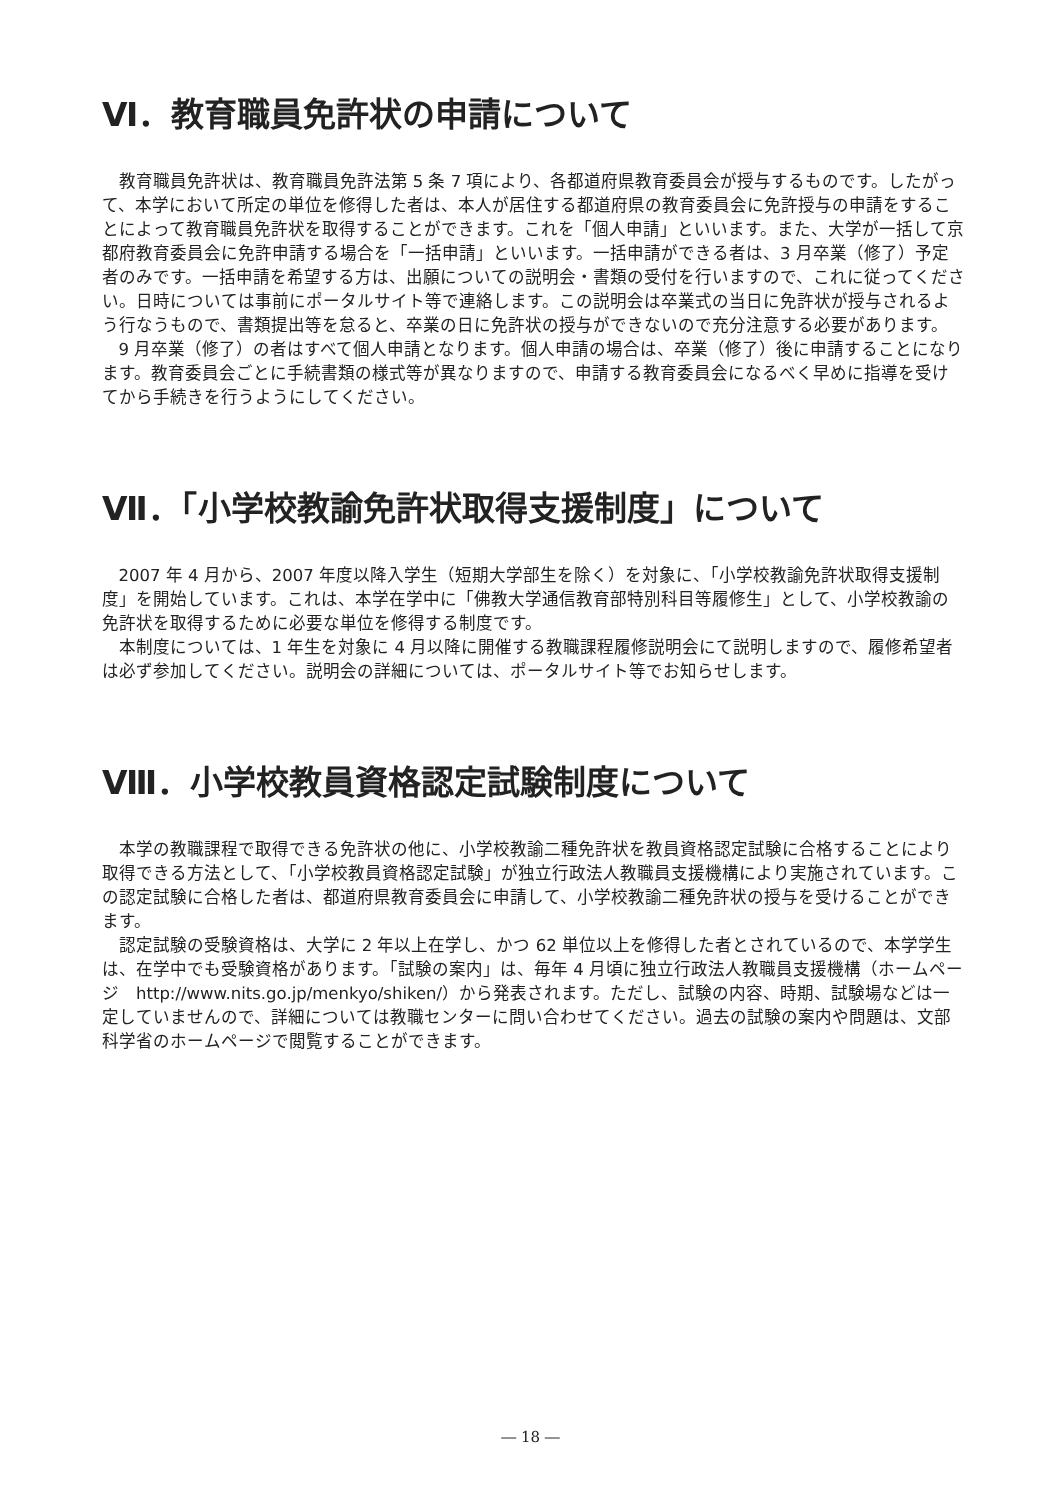Ⅵ．教育職員免許状の申請について
教育職員免許状は、教育職員免許法第 5 条 7 項により、各都道府県教育委員会が授与するものです。したがって、本学において所定の単位を修得した者は、本人が居住する都道府県の教育委員会に免許授与の申請をすることによって教育職員免許状を取得することができます。これを「個人申請」といいます。また、大学が一括して京都府教育委員会に免許申請する場合を「一括申請」といいます。一括申請ができる者は、3 月卒業（修了）予定者のみです。一括申請を希望する方は、出願についての説明会・書類の受付を行いますので、これに従ってください。日時については事前にポータルサイト等で連絡します。この説明会は卒業式の当日に免許状が授与されるよう行なうもので、書類提出等を怠ると、卒業の日に免許状の授与ができないので充分注意する必要があります。
9 月卒業（修了）の者はすべて個人申請となります。個人申請の場合は、卒業（修了）後に申請することになります。教育委員会ごとに手続書類の様式等が異なりますので、申請する教育委員会になるべく早めに指導を受けてから手続きを行うようにしてください。
Ⅶ．「小学校教諭免許状取得支援制度」について
2007 年 4 月から、2007 年度以降入学生（短期大学部生を除く）を対象に、「小学校教諭免許状取得支援制度」を開始しています。これは、本学在学中に「佛教大学通信教育部特別科目等履修生」として、小学校教諭の免許状を取得するために必要な単位を修得する制度です。
本制度については、1 年生を対象に 4 月以降に開催する教職課程履修説明会にて説明しますので、履修希望者は必ず参加してください。説明会の詳細については、ポータルサイト等でお知らせします。
Ⅷ．小学校教員資格認定試験制度について
本学の教職課程で取得できる免許状の他に、小学校教諭二種免許状を教員資格認定試験に合格することにより取得できる方法として、「小学校教員資格認定試験」が独立行政法人教職員支援機構により実施されています。この認定試験に合格した者は、都道府県教育委員会に申請して、小学校教諭二種免許状の授与を受けることができます。
認定試験の受験資格は、大学に 2 年以上在学し、かつ 62 単位以上を修得した者とされているので、本学学生は、在学中でも受験資格があります。「試験の案内」は、毎年 4 月頃に独立行政法人教職員支援機構（ホームページ　http://www.nits.go.jp/menkyo/shiken/）から発表されます。ただし、試験の内容、時期、試験場などは一定していませんので、詳細については教職センターに問い合わせてください。過去の試験の案内や問題は、文部科学省のホームページで閲覧することができます。
― 18 ―